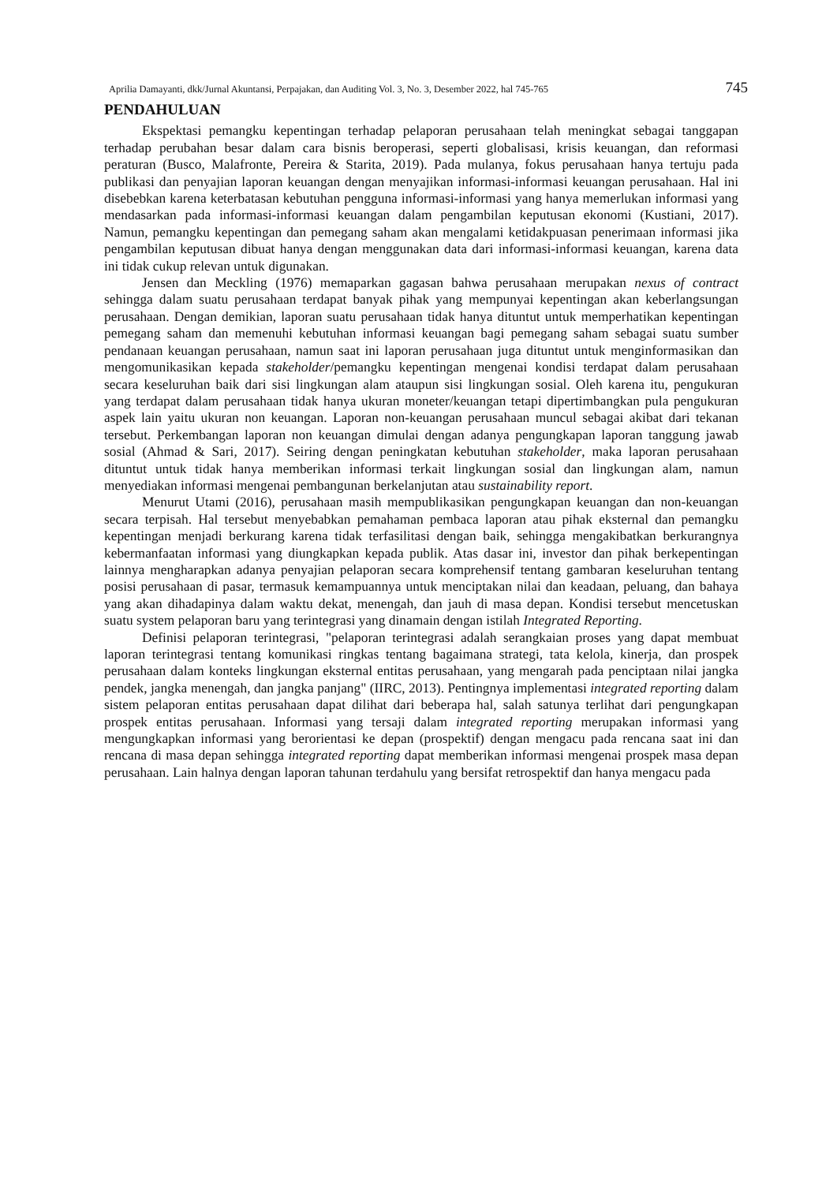Aprilia Damayanti, dkk/Jurnal Akuntansi, Perpajakan, dan Auditing Vol. 3, No. 3, Desember 2022, hal 745-765 745
PENDAHULUAN
Ekspektasi pemangku kepentingan terhadap pelaporan perusahaan telah meningkat sebagai tanggapan terhadap perubahan besar dalam cara bisnis beroperasi, seperti globalisasi, krisis keuangan, dan reformasi peraturan (Busco, Malafronte, Pereira & Starita, 2019). Pada mulanya, fokus perusahaan hanya tertuju pada publikasi dan penyajian laporan keuangan dengan menyajikan informasi-informasi keuangan perusahaan. Hal ini disebebkan karena keterbatasan kebutuhan pengguna informasi-informasi yang hanya memerlukan informasi yang mendasarkan pada informasi-informasi keuangan dalam pengambilan keputusan ekonomi (Kustiani, 2017). Namun, pemangku kepentingan dan pemegang saham akan mengalami ketidakpuasan penerimaan informasi jika pengambilan keputusan dibuat hanya dengan menggunakan data dari informasi-informasi keuangan, karena data ini tidak cukup relevan untuk digunakan.
Jensen dan Meckling (1976) memaparkan gagasan bahwa perusahaan merupakan nexus of contract sehingga dalam suatu perusahaan terdapat banyak pihak yang mempunyai kepentingan akan keberlangsungan perusahaan. Dengan demikian, laporan suatu perusahaan tidak hanya dituntut untuk memperhatikan kepentingan pemegang saham dan memenuhi kebutuhan informasi keuangan bagi pemegang saham sebagai suatu sumber pendanaan keuangan perusahaan, namun saat ini laporan perusahaan juga dituntut untuk menginformasikan dan mengomunikasikan kepada stakeholder/pemangku kepentingan mengenai kondisi terdapat dalam perusahaan secara keseluruhan baik dari sisi lingkungan alam ataupun sisi lingkungan sosial. Oleh karena itu, pengukuran yang terdapat dalam perusahaan tidak hanya ukuran moneter/keuangan tetapi dipertimbangkan pula pengukuran aspek lain yaitu ukuran non keuangan. Laporan non-keuangan perusahaan muncul sebagai akibat dari tekanan tersebut. Perkembangan laporan non keuangan dimulai dengan adanya pengungkapan laporan tanggung jawab sosial (Ahmad & Sari, 2017). Seiring dengan peningkatan kebutuhan stakeholder, maka laporan perusahaan dituntut untuk tidak hanya memberikan informasi terkait lingkungan sosial dan lingkungan alam, namun menyediakan informasi mengenai pembangunan berkelanjutan atau sustainability report.
Menurut Utami (2016), perusahaan masih mempublikasikan pengungkapan keuangan dan non-keuangan secara terpisah. Hal tersebut menyebabkan pemahaman pembaca laporan atau pihak eksternal dan pemangku kepentingan menjadi berkurang karena tidak terfasilitasi dengan baik, sehingga mengakibatkan berkurangnya kebermanfaatan informasi yang diungkapkan kepada publik. Atas dasar ini, investor dan pihak berkepentingan lainnya mengharapkan adanya penyajian pelaporan secara komprehensif tentang gambaran keseluruhan tentang posisi perusahaan di pasar, termasuk kemampuannya untuk menciptakan nilai dan keadaan, peluang, dan bahaya yang akan dihadapinya dalam waktu dekat, menengah, dan jauh di masa depan. Kondisi tersebut mencetuskan suatu system pelaporan baru yang terintegrasi yang dinamain dengan istilah Integrated Reporting.
Definisi pelaporan terintegrasi, "pelaporan terintegrasi adalah serangkaian proses yang dapat membuat laporan terintegrasi tentang komunikasi ringkas tentang bagaimana strategi, tata kelola, kinerja, dan prospek perusahaan dalam konteks lingkungan eksternal entitas perusahaan, yang mengarah pada penciptaan nilai jangka pendek, jangka menengah, dan jangka panjang" (IIRC, 2013). Pentingnya implementasi integrated reporting dalam sistem pelaporan entitas perusahaan dapat dilihat dari beberapa hal, salah satunya terlihat dari pengungkapan prospek entitas perusahaan. Informasi yang tersaji dalam integrated reporting merupakan informasi yang mengungkapkan informasi yang berorientasi ke depan (prospektif) dengan mengacu pada rencana saat ini dan rencana di masa depan sehingga integrated reporting dapat memberikan informasi mengenai prospek masa depan perusahaan. Lain halnya dengan laporan tahunan terdahulu yang bersifat retrospektif dan hanya mengacu pada